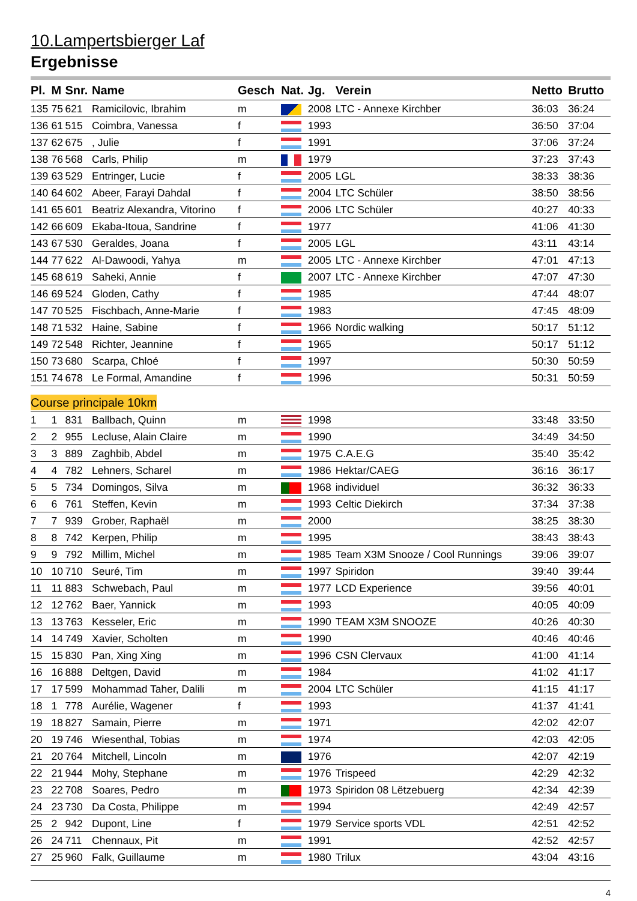10.Lampertsbierger Laf
Ergebnisse
| Pl. | M | Snr. | Name | Gesch | Nat. | Jg. | Verein | Netto | Brutto |
| --- | --- | --- | --- | --- | --- | --- | --- | --- | --- |
| 135 | 75 | 621 | Ramicilovic, Ibrahim | m | | 2008 | LTC - Annexe Kirchber | 36:03 | 36:24 |
| 136 | 61 | 515 | Coimbra, Vanessa | f | | 1993 | | 36:50 | 37:04 |
| 137 | 62 | 675 | , Julie | f | | 1991 | | 37:06 | 37:24 |
| 138 | 76 | 568 | Carls, Philip | m | | 1979 | | 37:23 | 37:43 |
| 139 | 63 | 529 | Entringer, Lucie | f | | 2005 | LGL | 38:33 | 38:36 |
| 140 | 64 | 602 | Abeer, Farayi Dahdal | f | | 2004 | LTC Schüler | 38:50 | 38:56 |
| 141 | 65 | 601 | Beatriz Alexandra, Vitorino | f | | 2006 | LTC Schüler | 40:27 | 40:33 |
| 142 | 66 | 609 | Ekaba-Itoua, Sandrine | f | | 1977 | | 41:06 | 41:30 |
| 143 | 67 | 530 | Geraldes, Joana | f | | 2005 | LGL | 43:11 | 43:14 |
| 144 | 77 | 622 | Al-Dawoodi, Yahya | m | | 2005 | LTC - Annexe Kirchber | 47:01 | 47:13 |
| 145 | 68 | 619 | Saheki, Annie | f | | 2007 | LTC - Annexe Kirchber | 47:07 | 47:30 |
| 146 | 69 | 524 | Gloden, Cathy | f | | 1985 | | 47:44 | 48:07 |
| 147 | 70 | 525 | Fischbach, Anne-Marie | f | | 1983 | | 47:45 | 48:09 |
| 148 | 71 | 532 | Haine, Sabine | f | | 1966 | Nordic walking | 50:17 | 51:12 |
| 149 | 72 | 548 | Richter, Jeannine | f | | 1965 | | 50:17 | 51:12 |
| 150 | 73 | 680 | Scarpa, Chloé | f | | 1997 | | 50:30 | 50:59 |
| 151 | 74 | 678 | Le Formal, Amandine | f | | 1996 | | 50:31 | 50:59 |
| Course principale 10km | | | | | | | | | |
| 1 | 1 | 831 | Ballbach, Quinn | m | | 1998 | | 33:48 | 33:50 |
| 2 | 2 | 955 | Lecluse, Alain Claire | m | | 1990 | | 34:49 | 34:50 |
| 3 | 3 | 889 | Zaghbib, Abdel | m | | 1975 | C.A.E.G | 35:40 | 35:42 |
| 4 | 4 | 782 | Lehners, Scharel | m | | 1986 | Hektar/CAEG | 36:16 | 36:17 |
| 5 | 5 | 734 | Domingos, Silva | m | | 1968 | individuel | 36:32 | 36:33 |
| 6 | 6 | 761 | Steffen, Kevin | m | | 1993 | Celtic Diekirch | 37:34 | 37:38 |
| 7 | 7 | 939 | Grober, Raphaël | m | | 2000 | | 38:25 | 38:30 |
| 8 | 8 | 742 | Kerpen, Philip | m | | 1995 | | 38:43 | 38:43 |
| 9 | 9 | 792 | Millim, Michel | m | | 1985 | Team X3M Snooze / Cool Runnings | 39:06 | 39:07 |
| 10 | 10 | 710 | Seuré, Tim | m | | 1997 | Spiridon | 39:40 | 39:44 |
| 11 | 11 | 883 | Schwebach, Paul | m | | 1977 | LCD Experience | 39:56 | 40:01 |
| 12 | 12 | 762 | Baer, Yannick | m | | 1993 | | 40:05 | 40:09 |
| 13 | 13 | 763 | Kesseler, Eric | m | | 1990 | TEAM X3M SNOOZE | 40:26 | 40:30 |
| 14 | 14 | 749 | Xavier, Scholten | m | | 1990 | | 40:46 | 40:46 |
| 15 | 15 | 830 | Pan, Xing Xing | m | | 1996 | CSN Clervaux | 41:00 | 41:14 |
| 16 | 16 | 888 | Deltgen, David | m | | 1984 | | 41:02 | 41:17 |
| 17 | 17 | 599 | Mohammad Taher, Dalili | m | | 2004 | LTC Schüler | 41:15 | 41:17 |
| 18 | 1 | 778 | Aurélie, Wagener | f | | 1993 | | 41:37 | 41:41 |
| 19 | 18 | 827 | Samain, Pierre | m | | 1971 | | 42:02 | 42:07 |
| 20 | 19 | 746 | Wiesenthal, Tobias | m | | 1974 | | 42:03 | 42:05 |
| 21 | 20 | 764 | Mitchell, Lincoln | m | | 1976 | | 42:07 | 42:19 |
| 22 | 21 | 944 | Mohy, Stephane | m | | 1976 | Trispeed | 42:29 | 42:32 |
| 23 | 22 | 708 | Soares, Pedro | m | | 1973 | Spiridon 08 Lëtzebuerg | 42:34 | 42:39 |
| 24 | 23 | 730 | Da Costa, Philippe | m | | 1994 | | 42:49 | 42:57 |
| 25 | 2 | 942 | Dupont, Line | f | | 1979 | Service sports VDL | 42:51 | 42:52 |
| 26 | 24 | 711 | Chennaux, Pit | m | | 1991 | | 42:52 | 42:57 |
| 27 | 25 | 960 | Falk, Guillaume | m | | 1980 | Trilux | 43:04 | 43:16 |
4